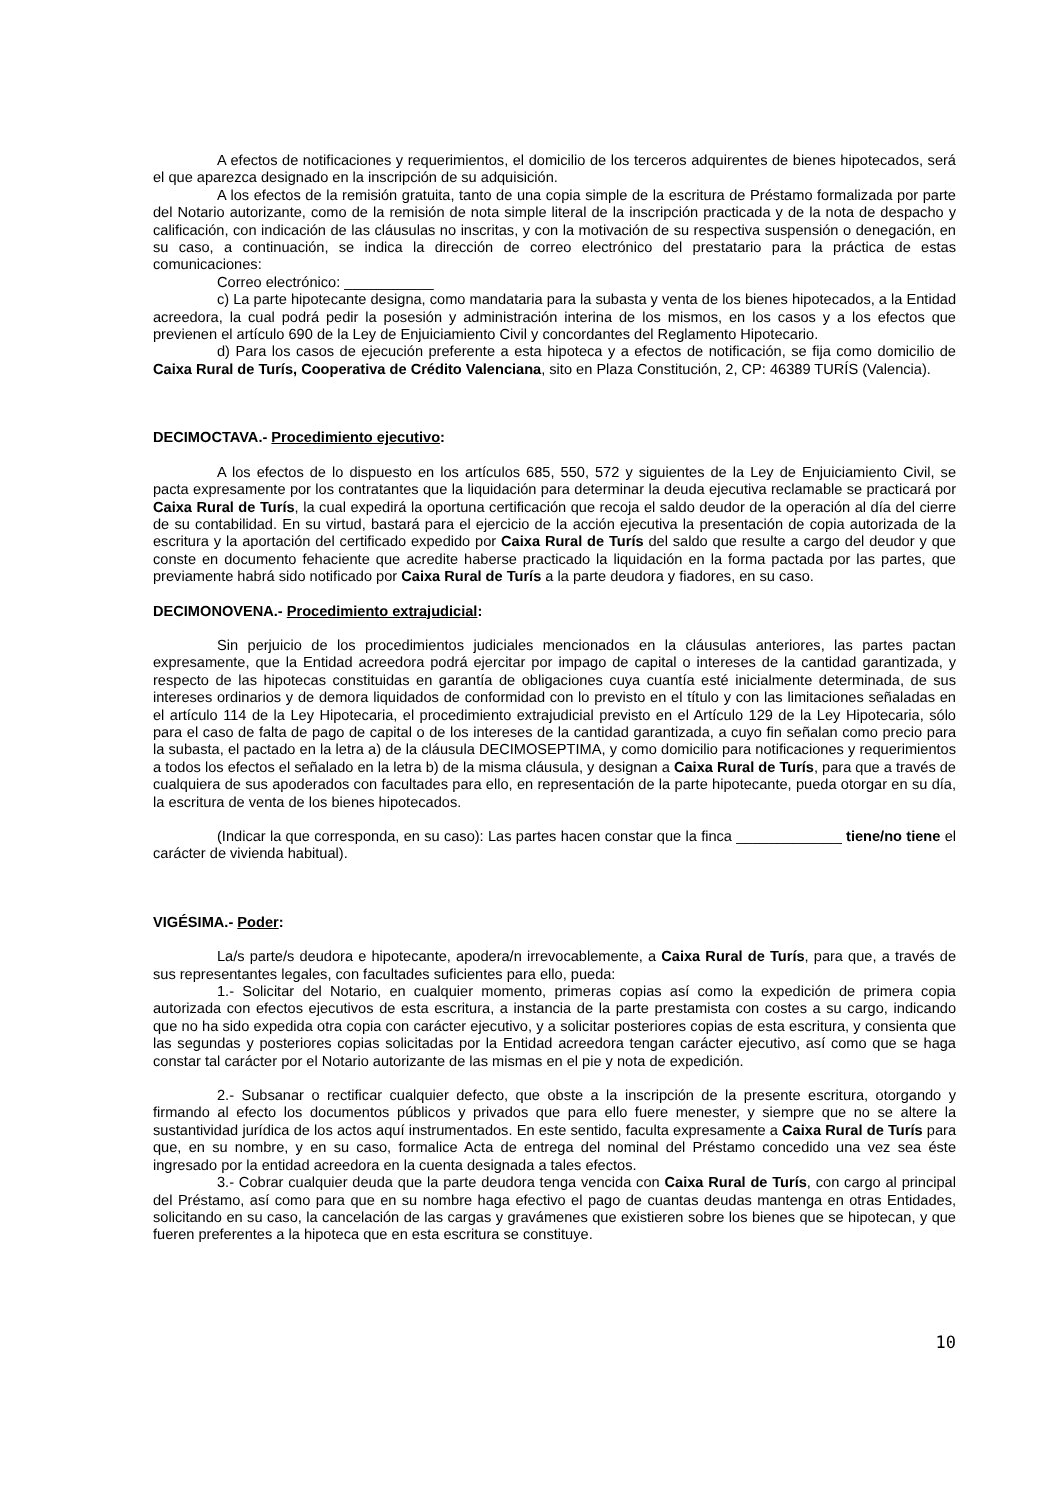A efectos de notificaciones y requerimientos, el domicilio de los terceros adquirentes de bienes hipotecados, será el que aparezca designado en la inscripción de su adquisición.
A los efectos de la remisión gratuita, tanto de una copia simple de la escritura de Préstamo formalizada por parte del Notario autorizante, como de la remisión de nota simple literal de la inscripción practicada y de la nota de despacho y calificación, con indicación de las cláusulas no inscritas, y con la motivación de su respectiva suspensión o denegación, en su caso, a continuación, se indica la dirección de correo electrónico del prestatario para la práctica de estas comunicaciones:
Correo electrónico: ___________
c) La parte hipotecante designa, como mandataria para la subasta y venta de los bienes hipotecados, a la Entidad acreedora, la cual podrá pedir la posesión y administración interina de los mismos, en los casos y a los efectos que previenen el artículo 690 de la Ley de Enjuiciamiento Civil y concordantes del Reglamento Hipotecario.
d) Para los casos de ejecución preferente a esta hipoteca y a efectos de notificación, se fija como domicilio de Caixa Rural de Turís, Cooperativa de Crédito Valenciana, sito en Plaza Constitución, 2, CP: 46389 TURÍS (Valencia).
DECIMOCTAVA.- Procedimiento ejecutivo:
A los efectos de lo dispuesto en los artículos 685, 550, 572 y siguientes de la Ley de Enjuiciamiento Civil, se pacta expresamente por los contratantes que la liquidación para determinar la deuda ejecutiva reclamable se practicará por Caixa Rural de Turís, la cual expedirá la oportuna certificación que recoja el saldo deudor de la operación al día del cierre de su contabilidad. En su virtud, bastará para el ejercicio de la acción ejecutiva la presentación de copia autorizada de la escritura y la aportación del certificado expedido por Caixa Rural de Turís del saldo que resulte a cargo del deudor y que conste en documento fehaciente que acredite haberse practicado la liquidación en la forma pactada por las partes, que previamente habrá sido notificado por Caixa Rural de Turís a la parte deudora y fiadores, en su caso.
DECIMONOVENA.- Procedimiento extrajudicial:
Sin perjuicio de los procedimientos judiciales mencionados en la cláusulas anteriores, las partes pactan expresamente, que la Entidad acreedora podrá ejercitar por impago de capital o intereses de la cantidad garantizada, y respecto de las hipotecas constituidas en garantía de obligaciones cuya cuantía esté inicialmente determinada, de sus intereses ordinarios y de demora liquidados de conformidad con lo previsto en el título y con las limitaciones señaladas en el artículo 114 de la Ley Hipotecaria, el procedimiento extrajudicial previsto en el Artículo 129 de la Ley Hipotecaria, sólo para el caso de falta de pago de capital o de los intereses de la cantidad garantizada, a cuyo fin señalan como precio para la subasta, el pactado en la letra a) de la cláusula DECIMOSEPTIMA, y como domicilio para notificaciones y requerimientos a todos los efectos el señalado en la letra b) de la misma cláusula, y designan a Caixa Rural de Turís, para que a través de cualquiera de sus apoderados con facultades para ello, en representación de la parte hipotecante, pueda otorgar en su día, la escritura de venta de los bienes hipotecados.
(Indicar la que corresponda, en su caso): Las partes hacen constar que la finca _____________ tiene/no tiene el carácter de vivienda habitual).
VIGÉSIMA.- Poder:
La/s parte/s deudora e hipotecante, apodera/n irrevocablemente, a Caixa Rural de Turís, para que, a través de sus representantes legales, con facultades suficientes para ello, pueda:
1.- Solicitar del Notario, en cualquier momento, primeras copias así como la expedición de primera copia autorizada con efectos ejecutivos de esta escritura, a instancia de la parte prestamista con costes a su cargo, indicando que no ha sido expedida otra copia con carácter ejecutivo, y a solicitar posteriores copias de esta escritura, y consienta que las segundas y posteriores copias solicitadas por la Entidad acreedora tengan carácter ejecutivo, así como que se haga constar tal carácter por el Notario autorizante de las mismas en el pie y nota de expedición.
2.- Subsanar o rectificar cualquier defecto, que obste a la inscripción de la presente escritura, otorgando y firmando al efecto los documentos públicos y privados que para ello fuere menester, y siempre que no se altere la sustantividad jurídica de los actos aquí instrumentados. En este sentido, faculta expresamente a Caixa Rural de Turís para que, en su nombre, y en su caso, formalice Acta de entrega del nominal del Préstamo concedido una vez sea éste ingresado por la entidad acreedora en la cuenta designada a tales efectos.
3.- Cobrar cualquier deuda que la parte deudora tenga vencida con Caixa Rural de Turís, con cargo al principal del Préstamo, así como para que en su nombre haga efectivo el pago de cuantas deudas mantenga en otras Entidades, solicitando en su caso, la cancelación de las cargas y gravámenes que existieren sobre los bienes que se hipotecan, y que fueren preferentes a la hipoteca que en esta escritura se constituye.
10